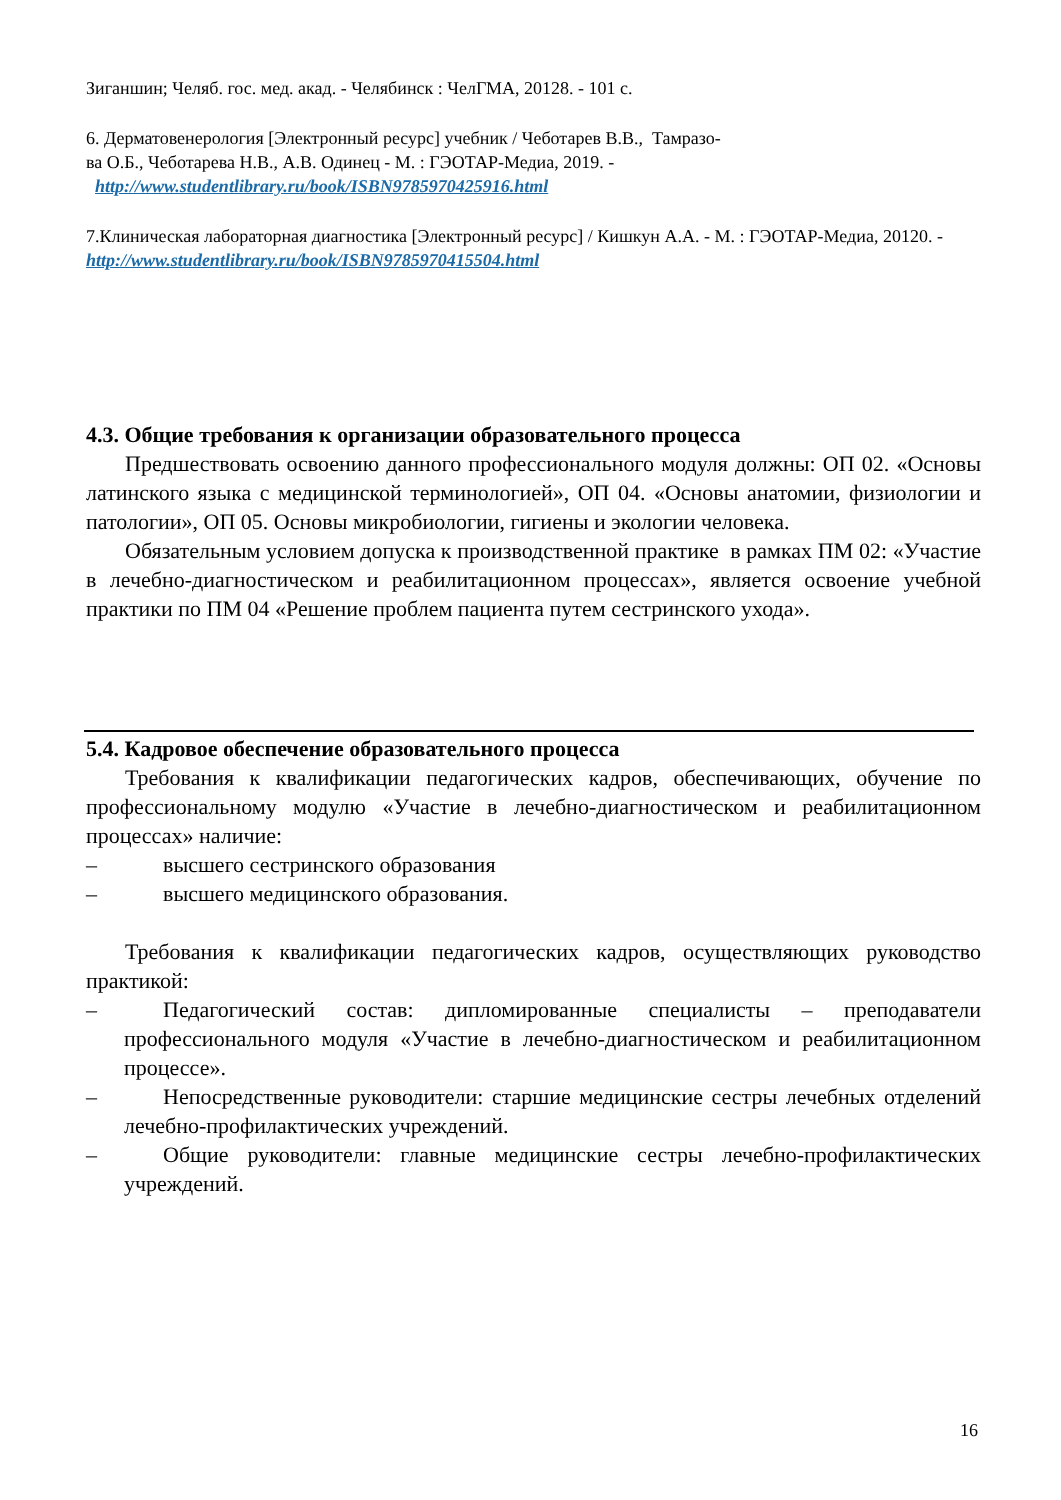Зиганшин; Челяб. гос. мед. акад. - Челябинск : ЧелГМА, 20128. - 101 с.
6. Дерматовенерология [Электронный ресурс] учебник / Чеботарев В.В., Тамразо-
ва О.Б., Чеботарева Н.В., А.В. Одинец - М. : ГЭОТАР-Медиа, 2019. -
http://www.studentlibrary.ru/book/ISBN9785970425916.html
7.Клиническая лабораторная диагностика [Электронный ресурс] / Кишкун А.А. - М. : ГЭОТАР-Медиа, 20120. - http://www.studentlibrary.ru/book/ISBN9785970415504.html
4.3. Общие требования к организации образовательного процесса
Предшествовать освоению данного профессионального модуля должны: ОП 02. «Основы латинского языка с медицинской терминологией», ОП 04. «Основы анатомии, физиологии и патологии», ОП 05. Основы микробиологии, гигиены и экологии человека.
Обязательным условием допуска к производственной практике в рамках ПМ 02: «Участие в лечебно-диагностическом и реабилитационном процессах», является освоение учебной практики по ПМ 04 «Решение проблем пациента путем сестринского ухода».
5.4. Кадровое обеспечение образовательного процесса
Требования к квалификации педагогических кадров, обеспечивающих, обучение по профессиональному модулю «Участие в лечебно-диагностическом и реабилитационном процессах» наличие:
– высшего сестринского образования
– высшего медицинского образования.
Требования к квалификации педагогических кадров, осуществляющих руководство практикой:
– Педагогический состав: дипломированные специалисты – преподаватели профессионального модуля «Участие в лечебно-диагностическом и реабилитационном процессе».
– Непосредственные руководители: старшие медицинские сестры лечебных отделений лечебно-профилактических учреждений.
– Общие руководители: главные медицинские сестры лечебно-профилактических учреждений.
16